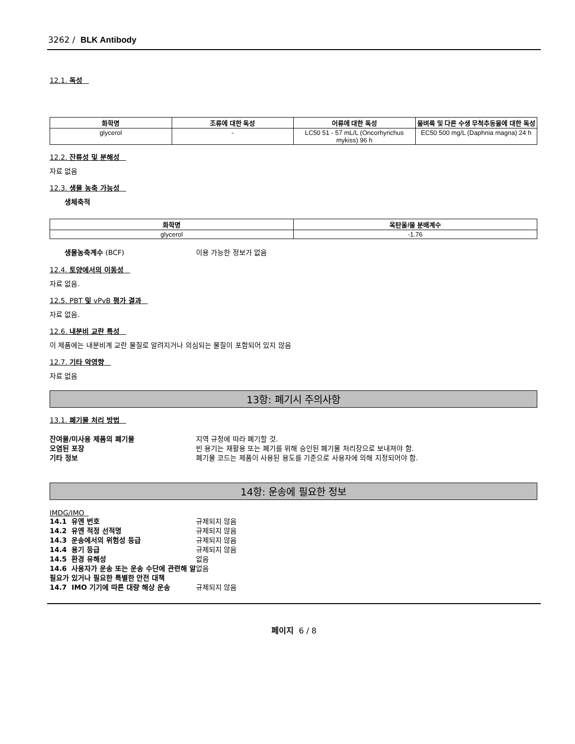3262 / BLK Antibody
12.1. 독성
| 화학명 | 조류에 대한 독성 | 어류에 대한 독성 | 물벼룩 및 다른 수생 무척추동물에 대한 독성 |
| --- | --- | --- | --- |
| glycerol | - | LC50 51 - 57 mL/L (Oncorhynchus mykiss) 96 h | EC50 500 mg/L (Daphnia magna) 24 h |
12.2. 잔류성 및 분해성
자료 없음
12.3. 생물 농축 가능성
생체축적
| 화학명 | 옥탄올/물 분배계수 |
| --- | --- |
| glycerol | -1.76 |
생물농축계수 (BCF) 이용 가능한 정보가 없음
12.4. 토양에서의 이동성
자료 없음.
12.5. PBT 및 vPvB 평가 결과
자료 없음.
12.6. 내분비 교란 특성
이 제품에는 내분비계 교란 물질로 알려지거나 의심되는 물질이 포함되어 있지 않음
12.7. 기타 악영향
자료 없음
13항: 폐기시 주의사항
13.1. 폐기물 처리 방법
잔여물/미사용 제품의 폐기물 지역 규정에 따라 폐기할 것.
오염된 포장 빈 용기는 재활용 또는 폐기를 위해 승인된 폐기물 처리장으로 보내져야 함.
기타 정보 폐기물 코드는 제품이 사용된 용도를 기준으로 사용자에 의해 지정되어야 함.
14항: 운송에 필요한 정보
IMDG/IMO
14.1 유엔 번호 규제되지 않음
14.2 유엔 적정 선적명 규제되지 않음
14.3 운송에서의 위험성 등급 규제되지 않음
14.4 용기 등급 규제되지 않음
14.5 환경 유해성 없음
14.6 사용자가 운송 또는 운송 수단에 관련해 알 필요가 있거나 필요한 특별한 안전 대책 없음
14.7 IMO 기기에 따른 대량 해상 운송 규제되지 않음
페이지 6 / 8